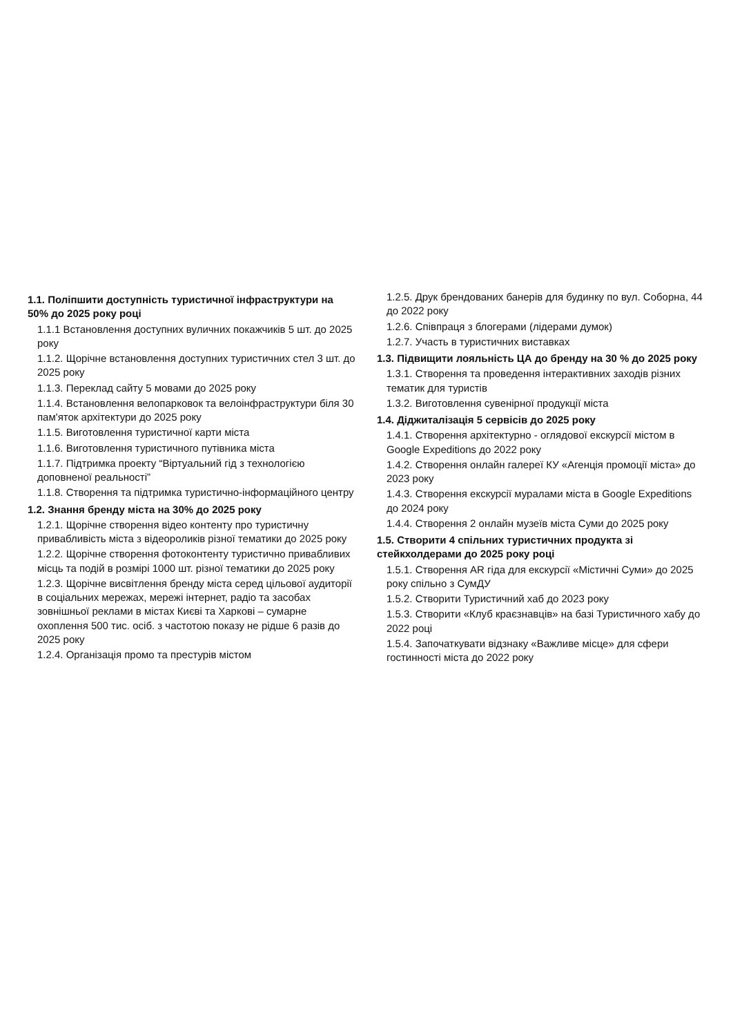1.1. Поліпшити доступність туристичної інфраструктури на 50% до 2025 року році
1.1.1 Встановлення доступних вуличних покажчиків 5 шт. до 2025 року
1.1.2. Щорічне встановлення доступних туристичних стел 3 шт. до 2025 року
1.1.3. Переклад сайту 5 мовами до 2025 року
1.1.4. Встановлення велопарковок та велоінфраструктури біля 30 пам'яток архітектури до 2025 року
1.1.5. Виготовлення туристичної карти міста
1.1.6. Виготовлення туристичного путівника міста
1.1.7. Підтримка проекту “Віртуальний гід з технологією доповненої реальності”
1.1.8. Створення та підтримка туристично-інформаційного центру
1.2. Знання бренду міста на 30% до 2025 року
1.2.1. Щорічне створення відео контенту про туристичну привабливість міста з відеороликів різної тематики до 2025 року
1.2.2. Щорічне створення фотоконтенту туристично привабливих місць та подій в розмірі 1000 шт. різної тематики до 2025 року
1.2.3. Щорічне висвітлення бренду міста серед цільової аудиторії в соціальних мережах, мережі інтернет, радіо та засобах зовнішньої реклами в містах Києві та Харкові – сумарне охоплення 500 тис. осіб. з частотою показу не рідше 6 разів до 2025 року
1.2.4. Організація промо та престурів містом
1.2.5. Друк брендованих банерів для будинку по вул. Соборна, 44 до 2022 року
1.2.6. Співпраця з блогерами (лідерами думок)
1.2.7. Участь в туристичних виставках
1.3. Підвищити лояльність ЦА до бренду на 30 % до 2025 року
1.3.1. Створення та проведення інтерактивних заходів різних тематик для туристів
1.3.2. Виготовлення сувенірної продукції міста
1.4. Діджиталізація 5 сервісів до 2025 року
1.4.1. Створення архітектурно - оглядової екскурсії містом в Google Expeditions до 2022 року
1.4.2. Створення онлайн галереї КУ «Агенція промоції міста» до 2023 року
1.4.3. Створення екскурсії муралами міста в Google Expeditions до 2024 року
1.4.4. Створення 2 онлайн музеїв міста Суми до 2025 року
1.5. Створити 4 спільних туристичних продукта зі стейкхолдерами до 2025 року році
1.5.1. Створення AR гіда для екскурсії «Містичні Суми» до 2025 року спільно з СумДУ
1.5.2. Створити Туристичний хаб до 2023 року
1.5.3. Створити «Клуб краєзнавців» на базі Туристичного хабу до 2022 році
1.5.4. Започаткувати відзнаку «Важливе місце» для сфери гостинності міста до 2022 року